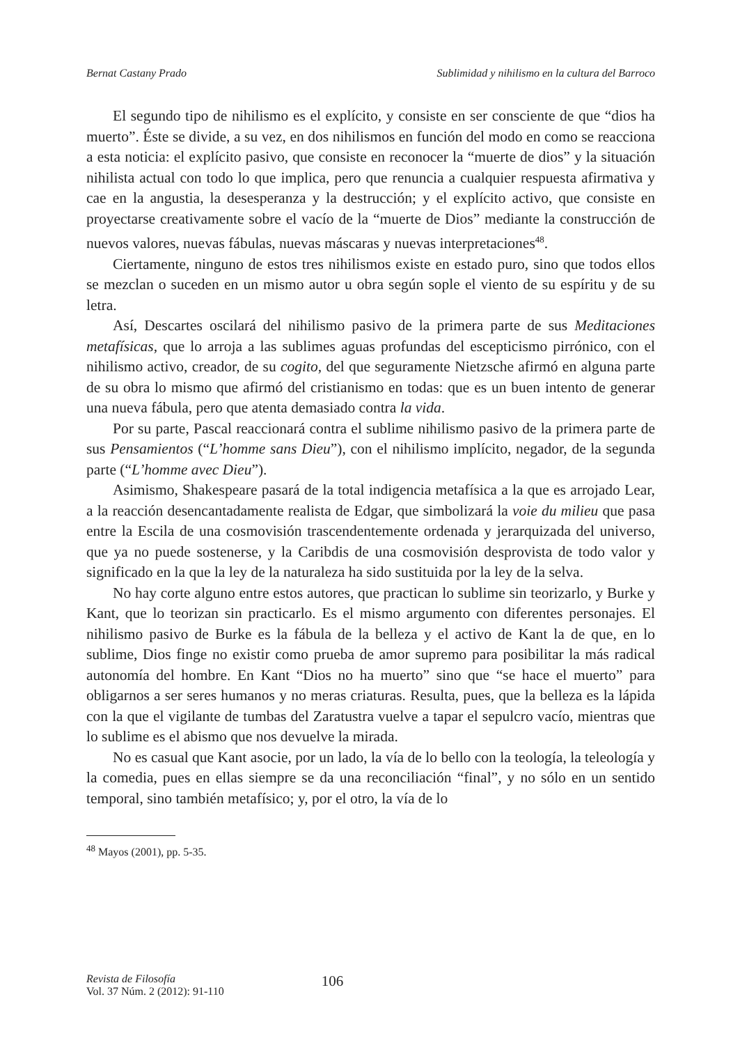Bernat Castany Prado Sublimidad y nihilismo en la cultura del Barroco
El segundo tipo de nihilismo es el explícito, y consiste en ser consciente de que “dios ha muerto”. Éste se divide, a su vez, en dos nihilismos en función del modo en como se reacciona a esta noticia: el explícito pasivo, que consiste en reconocer la “muerte de dios” y la situación nihilista actual con todo lo que implica, pero que renuncia a cualquier respuesta afirmativa y cae en la angustia, la desesperanza y la destrucción; y el explícito activo, que consiste en proyectarse creativamente sobre el vacío de la “muerte de Dios” mediante la construcción de nuevos valores, nuevas fábulas, nuevas máscaras y nuevas interpretaciones<sup>48</sup>.
Ciertamente, ninguno de estos tres nihilismos existe en estado puro, sino que todos ellos se mezclan o suceden en un mismo autor u obra según sople el viento de su espíritu y de su letra.
Así, Descartes oscilará del nihilismo pasivo de la primera parte de sus Meditaciones metafísicas, que lo arroja a las sublimes aguas profundas del escepticismo pirrónico, con el nihilismo activo, creador, de su cogito, del que seguramente Nietzsche afirmó en alguna parte de su obra lo mismo que afirmó del cristianismo en todas: que es un buen intento de generar una nueva fábula, pero que atenta demasiado contra la vida.
Por su parte, Pascal reaccionará contra el sublime nihilismo pasivo de la primera parte de sus Pensamientos (“L’homme sans Dieu”), con el nihilismo implícito, negador, de la segunda parte (“L’homme avec Dieu”).
Asimismo, Shakespeare pasará de la total indigencia metafísica a la que es arrojado Lear, a la reacción desencantadamente realista de Edgar, que simbolizará la voie du milieu que pasa entre la Escila de una cosmovisión trascendentemente ordenada y jerarquizada del universo, que ya no puede sostenerse, y la Caribdis de una cosmovisión desprovista de todo valor y significado en la que la ley de la naturaleza ha sido sustituida por la ley de la selva.
No hay corte alguno entre estos autores, que practican lo sublime sin teorizarlo, y Burke y Kant, que lo teorizan sin practicarlo. Es el mismo argumento con diferentes personajes. El nihilismo pasivo de Burke es la fábula de la belleza y el activo de Kant la de que, en lo sublime, Dios finge no existir como prueba de amor supremo para posibilitar la más radical autonomía del hombre. En Kant “Dios no ha muerto” sino que “se hace el muerto” para obligarnos a ser seres humanos y no meras criaturas. Resulta, pues, que la belleza es la lápida con la que el vigilante de tumbas del Zaratustra vuelve a tapar el sepulcro vacío, mientras que lo sublime es el abismo que nos devuelve la mirada.
No es casual que Kant asocie, por un lado, la vía de lo bello con la teología, la teleología y la comedia, pues en ellas siempre se da una reconciliación “final”, y no sólo en un sentido temporal, sino también metafísico; y, por el otro, la vía de lo
<sup>48</sup> Mayos (2001), pp. 5-35.
Revista de Filosofía
Vol. 37 Núm. 2 (2012): 91-110
106